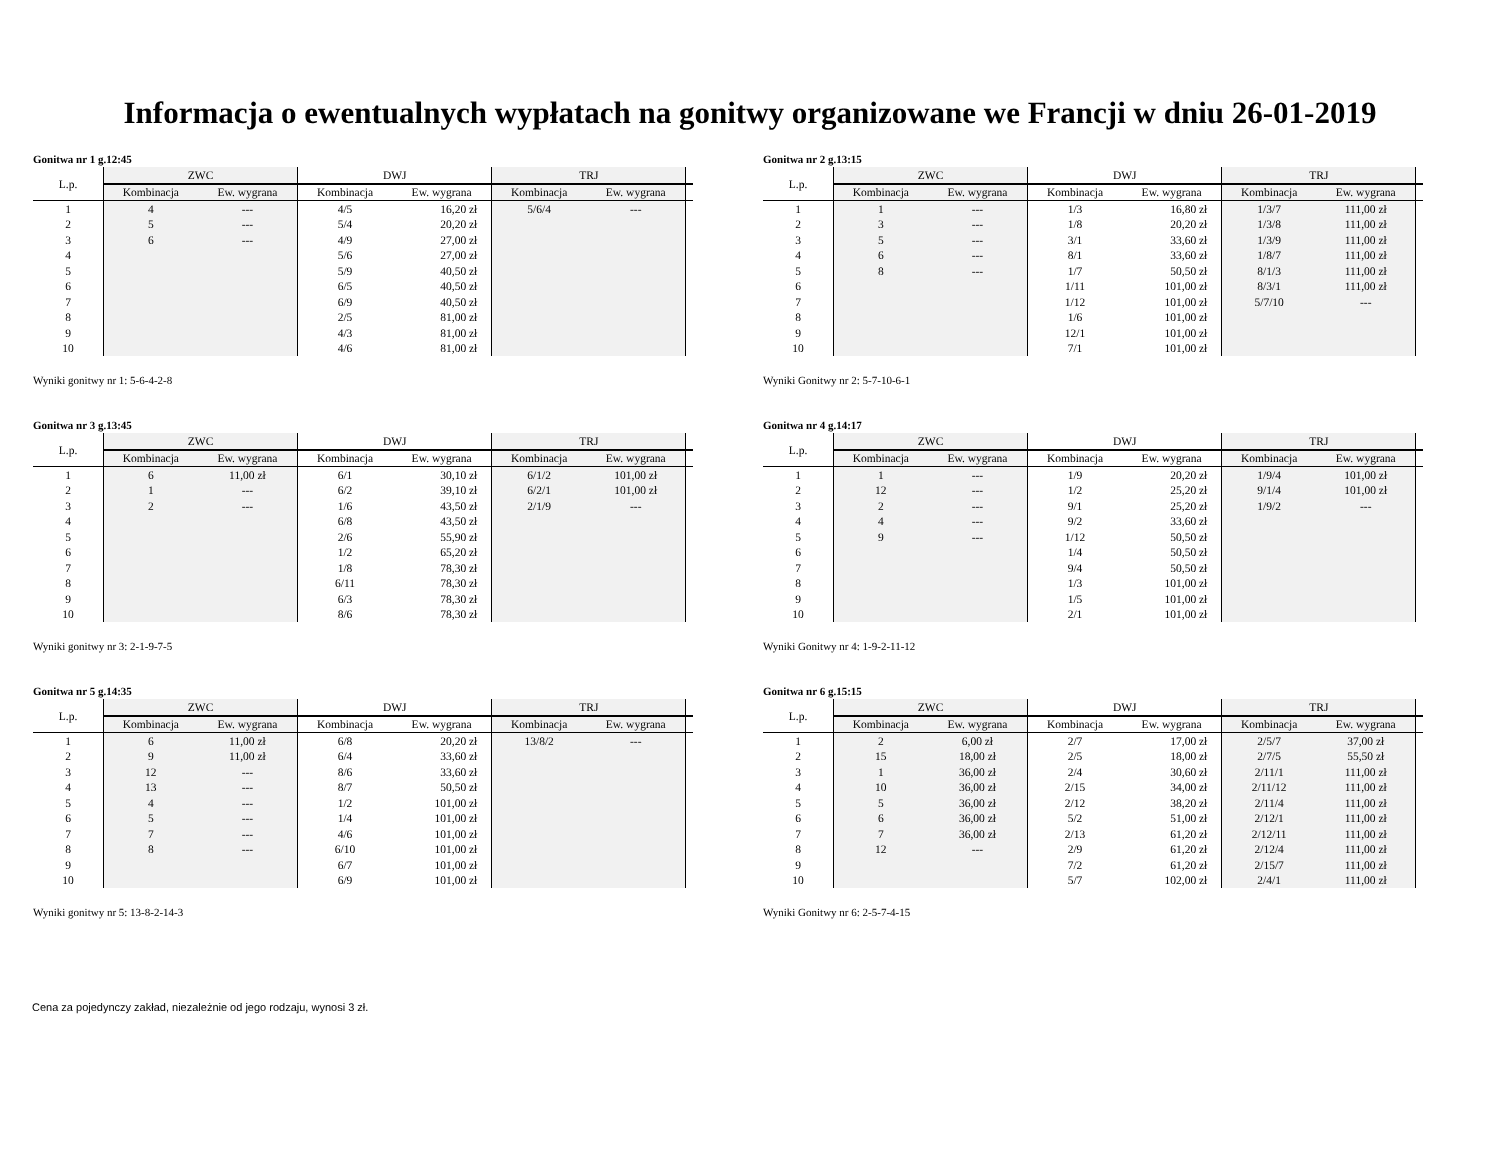Informacja o ewentualnych wypłatach na gonitwy organizowane we Francji w dniu 26-01-2019
Gonitwa nr 1 g.12:45
| L.p. | ZWC | | DWJ | | TRJ | | |
| --- | --- | --- | --- | --- | --- | --- | --- |
| | Kombinacja | Ew. wygrana | Kombinacja | Ew. wygrana | Kombinacja | Ew. wygrana | |
| 1 | 4 | --- | 4/5 | 16,20 zł | 5/6/4 | --- | |
| 2 | 5 | --- | 5/4 | 20,20 zł | | | |
| 3 | 6 | --- | 4/9 | 27,00 zł | | | |
| 4 | | | 5/6 | 27,00 zł | | | |
| 5 | | | 5/9 | 40,50 zł | | | |
| 6 | | | 6/5 | 40,50 zł | | | |
| 7 | | | 6/9 | 40,50 zł | | | |
| 8 | | | 2/5 | 81,00 zł | | | |
| 9 | | | 4/3 | 81,00 zł | | | |
| 10 | | | 4/6 | 81,00 zł | | | |
Wyniki gonitwy nr 1: 5-6-4-2-8
Gonitwa nr 2 g.13:15
| L.p. | ZWC | | DWJ | | TRJ | | |
| --- | --- | --- | --- | --- | --- | --- | --- |
| | Kombinacja | Ew. wygrana | Kombinacja | Ew. wygrana | Kombinacja | Ew. wygrana | |
| 1 | 1 | --- | 1/3 | 16,80 zł | 1/3/7 | 111,00 zł | |
| 2 | 3 | --- | 1/8 | 20,20 zł | 1/3/8 | 111,00 zł | |
| 3 | 5 | --- | 3/1 | 33,60 zł | 1/3/9 | 111,00 zł | |
| 4 | 6 | --- | 8/1 | 33,60 zł | 1/8/7 | 111,00 zł | |
| 5 | 8 | --- | 1/7 | 50,50 zł | 8/1/3 | 111,00 zł | |
| 6 | | | 1/11 | 101,00 zł | 8/3/1 | 111,00 zł | |
| 7 | | | 1/12 | 101,00 zł | 5/7/10 | --- | |
| 8 | | | 1/6 | 101,00 zł | | | |
| 9 | | | 12/1 | 101,00 zł | | | |
| 10 | | | 7/1 | 101,00 zł | | | |
Wyniki Gonitwy nr 2: 5-7-10-6-1
Gonitwa nr 3 g.13:45
| L.p. | ZWC | | DWJ | | TRJ | | |
| --- | --- | --- | --- | --- | --- | --- | --- |
| | Kombinacja | Ew. wygrana | Kombinacja | Ew. wygrana | Kombinacja | Ew. wygrana | |
| 1 | 6 | 11,00 zł | 6/1 | 30,10 zł | 6/1/2 | 101,00 zł | |
| 2 | 1 | --- | 6/2 | 39,10 zł | 6/2/1 | 101,00 zł | |
| 3 | 2 | --- | 1/6 | 43,50 zł | 2/1/9 | --- | |
| 4 | | | 6/8 | 43,50 zł | | | |
| 5 | | | 2/6 | 55,90 zł | | | |
| 6 | | | 1/2 | 65,20 zł | | | |
| 7 | | | 1/8 | 78,30 zł | | | |
| 8 | | | 6/11 | 78,30 zł | | | |
| 9 | | | 6/3 | 78,30 zł | | | |
| 10 | | | 8/6 | 78,30 zł | | | |
Wyniki gonitwy nr 3: 2-1-9-7-5
Gonitwa nr 4 g.14:17
| L.p. | ZWC | | DWJ | | TRJ | | |
| --- | --- | --- | --- | --- | --- | --- | --- |
| | Kombinacja | Ew. wygrana | Kombinacja | Ew. wygrana | Kombinacja | Ew. wygrana | |
| 1 | 1 | --- | 1/9 | 20,20 zł | 1/9/4 | 101,00 zł | |
| 2 | 12 | --- | 1/2 | 25,20 zł | 9/1/4 | 101,00 zł | |
| 3 | 2 | --- | 9/1 | 25,20 zł | 1/9/2 | --- | |
| 4 | 4 | --- | 9/2 | 33,60 zł | | | |
| 5 | 9 | --- | 1/12 | 50,50 zł | | | |
| 6 | | | 1/4 | 50,50 zł | | | |
| 7 | | | 9/4 | 50,50 zł | | | |
| 8 | | | 1/3 | 101,00 zł | | | |
| 9 | | | 1/5 | 101,00 zł | | | |
| 10 | | | 2/1 | 101,00 zł | | | |
Wyniki Gonitwy nr 4: 1-9-2-11-12
Gonitwa nr 5 g.14:35
| L.p. | ZWC | | DWJ | | TRJ | | |
| --- | --- | --- | --- | --- | --- | --- | --- |
| | Kombinacja | Ew. wygrana | Kombinacja | Ew. wygrana | Kombinacja | Ew. wygrana | |
| 1 | 6 | 11,00 zł | 6/8 | 20,20 zł | 13/8/2 | --- | |
| 2 | 9 | 11,00 zł | 6/4 | 33,60 zł | | | |
| 3 | 12 | --- | 8/6 | 33,60 zł | | | |
| 4 | 13 | --- | 8/7 | 50,50 zł | | | |
| 5 | 4 | --- | 1/2 | 101,00 zł | | | |
| 6 | 5 | --- | 1/4 | 101,00 zł | | | |
| 7 | 7 | --- | 4/6 | 101,00 zł | | | |
| 8 | 8 | --- | 6/10 | 101,00 zł | | | |
| 9 | | | 6/7 | 101,00 zł | | | |
| 10 | | | 6/9 | 101,00 zł | | | |
Wyniki gonitwy nr 5: 13-8-2-14-3
Gonitwa nr 6 g.15:15
| L.p. | ZWC | | DWJ | | TRJ | | |
| --- | --- | --- | --- | --- | --- | --- | --- |
| | Kombinacja | Ew. wygrana | Kombinacja | Ew. wygrana | Kombinacja | Ew. wygrana | |
| 1 | 2 | 6,00 zł | 2/7 | 17,00 zł | 2/5/7 | 37,00 zł | |
| 2 | 15 | 18,00 zł | 2/5 | 18,00 zł | 2/7/5 | 55,50 zł | |
| 3 | 1 | 36,00 zł | 2/4 | 30,60 zł | 2/11/1 | 111,00 zł | |
| 4 | 10 | 36,00 zł | 2/15 | 34,00 zł | 2/11/12 | 111,00 zł | |
| 5 | 5 | 36,00 zł | 2/12 | 38,20 zł | 2/11/4 | 111,00 zł | |
| 6 | 6 | 36,00 zł | 5/2 | 51,00 zł | 2/12/1 | 111,00 zł | |
| 7 | 7 | 36,00 zł | 2/13 | 61,20 zł | 2/12/11 | 111,00 zł | |
| 8 | 12 | --- | 2/9 | 61,20 zł | 2/12/4 | 111,00 zł | |
| 9 | | | 7/2 | 61,20 zł | 2/15/7 | 111,00 zł | |
| 10 | | | 5/7 | 102,00 zł | 2/4/1 | 111,00 zł | |
Wyniki Gonitwy nr 6: 2-5-7-4-15
Cena za pojedynczy zakład, niezależnie od jego rodzaju, wynosi 3 zł.